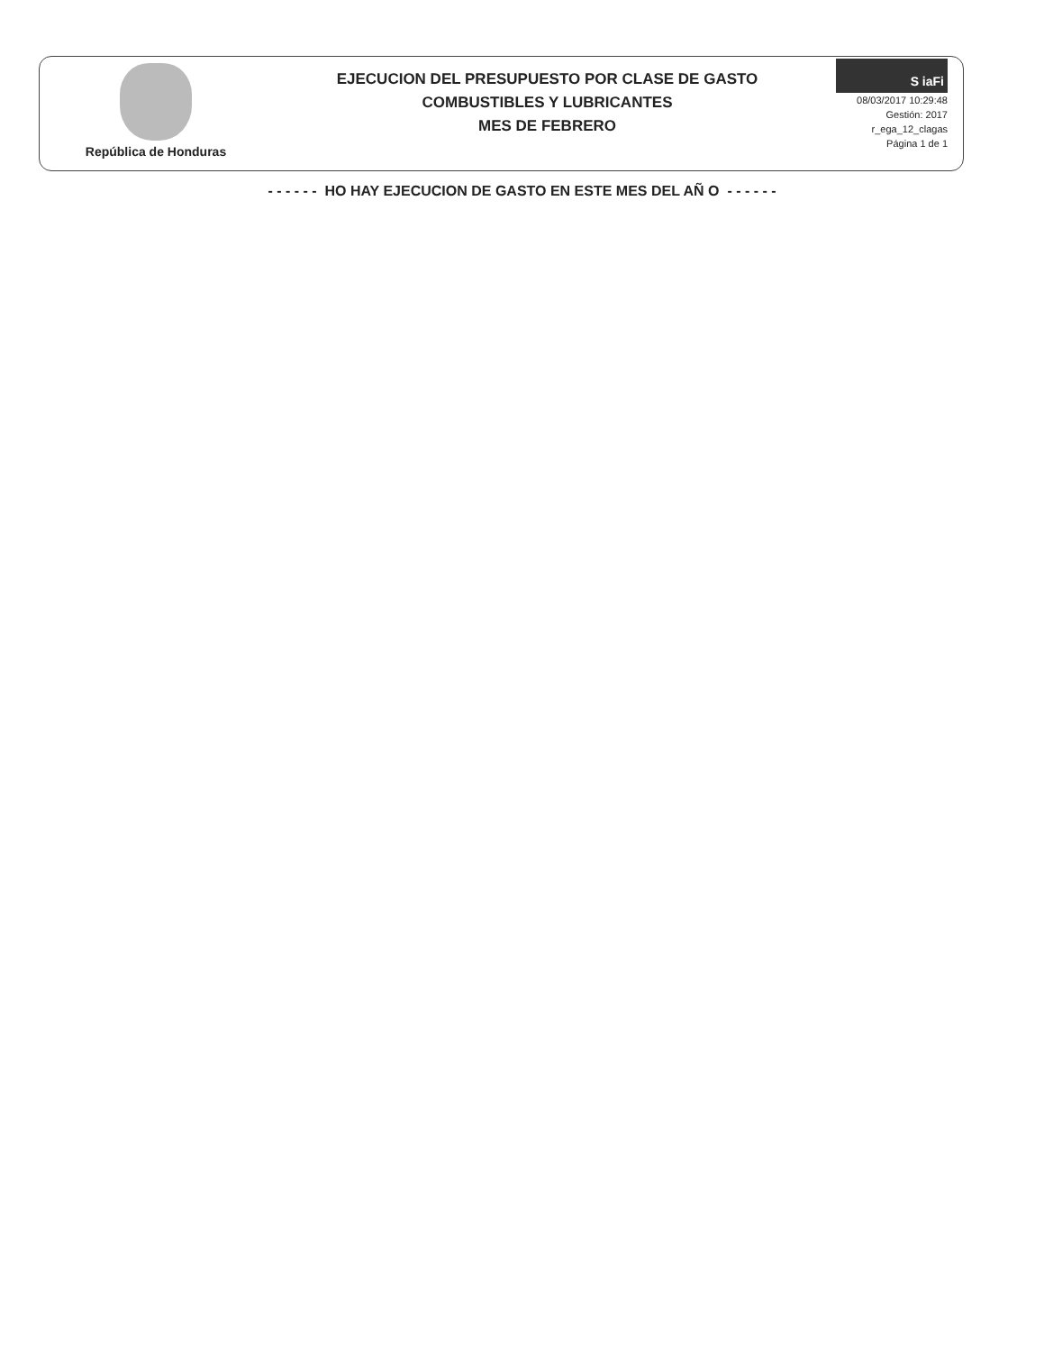República de Honduras
EJECUCION DEL PRESUPUESTO POR CLASE DE GASTO
COMBUSTIBLES Y LUBRICANTES
MES DE FEBRERO
S iaFi
08/03/2017 10:29:48
Gestión: 2017
r_ega_12_clagas
Página 1 de 1
- - - - - - HO HAY EJECUCION DE GASTO EN ESTE MES DEL AÑ O - - - - - -